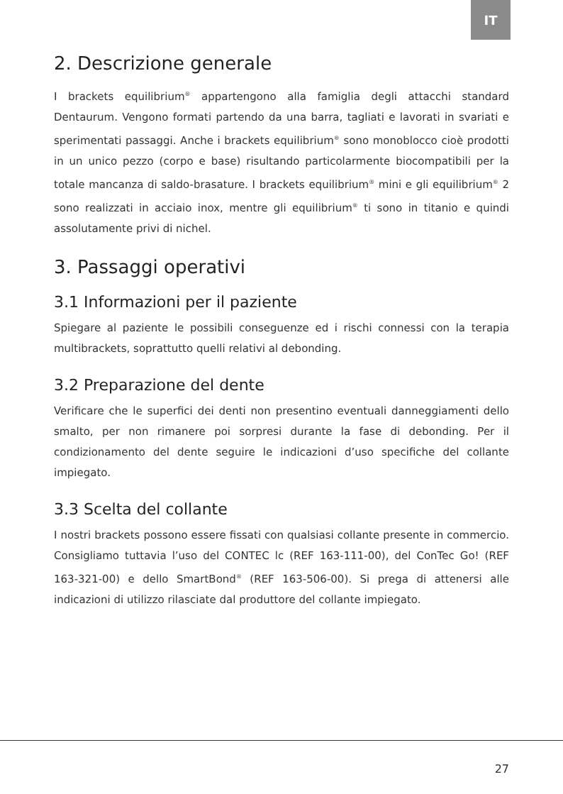IT
2. Descrizione generale
I brackets equilibrium<sup>®</sup> appartengono alla famiglia degli attacchi standard Dentaurum. Vengono formati partendo da una barra, tagliati e lavorati in svariati e sperimentati passaggi. Anche i brackets equilibrium<sup>®</sup> sono monoblocco cioè prodotti in un unico pezzo (corpo e base) risultando particolarmente biocompatibili per la totale mancanza di saldo-brasature. I brackets equilibrium<sup>®</sup> mini e gli equilibrium<sup>®</sup> 2 sono realizzati in acciaio inox, mentre gli equilibrium<sup>®</sup> ti sono in titanio e quindi assolutamente privi di nichel.
3. Passaggi operativi
3.1 Informazioni per il paziente
Spiegare al paziente le possibili conseguenze ed i rischi connessi con la terapia multibrackets, soprattutto quelli relativi al debonding.
3.2 Preparazione del dente
Verificare che le superfici dei denti non presentino eventuali danneggiamenti dello smalto, per non rimanere poi sorpresi durante la fase di debonding. Per il condizionamento del dente seguire le indicazioni d’uso specifiche del collante impiegato.
3.3 Scelta del collante
I nostri brackets possono essere fissati con qualsiasi collante presente in commercio. Consigliamo tuttavia l’uso del CONTEC lc (REF 163-111-00), del ConTec Go! (REF 163-321-00) e dello SmartBond<sup>®</sup> (REF 163-506-00). Si prega di attenersi alle indicazioni di utilizzo rilasciate dal produttore del collante impiegato.
27